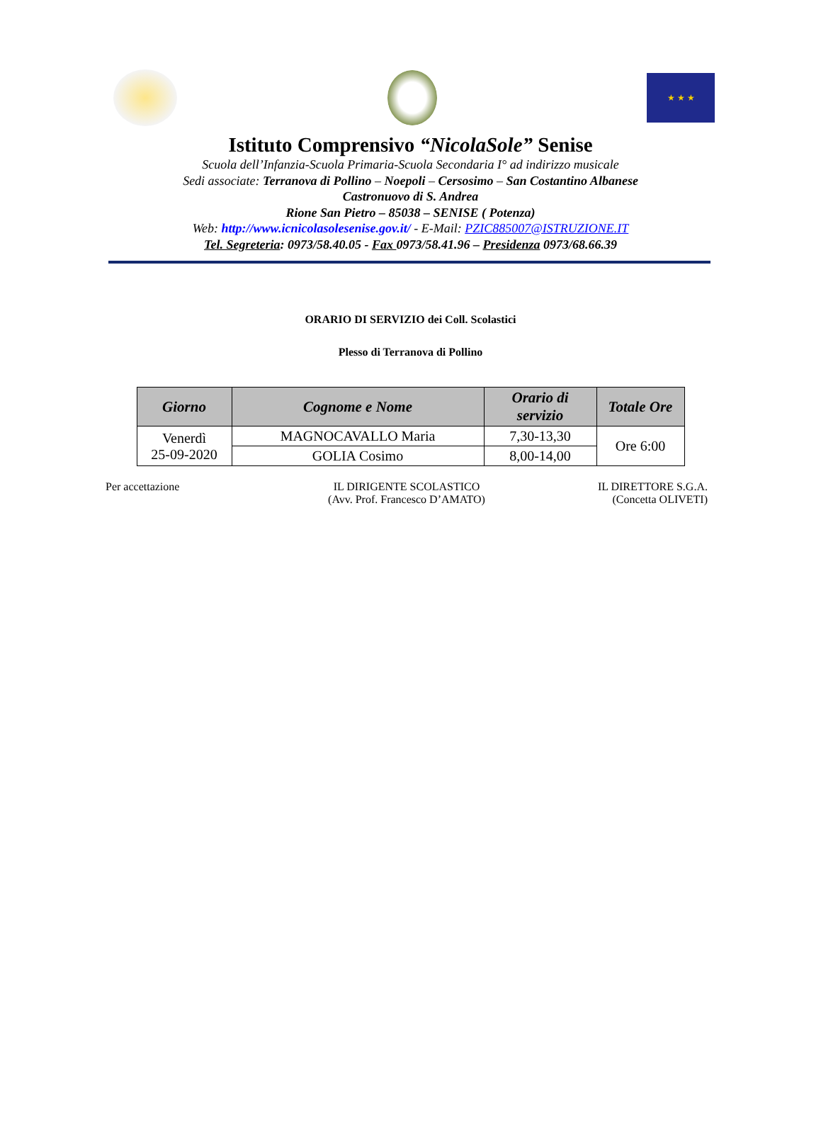★ ★ ★
Istituto Comprensivo “NicolaSole” Senise
Scuola dell’Infanzia-Scuola Primaria-Scuola Secondaria I° ad indirizzo musicale
Sedi associate: Terranova di Pollino – Noepoli – Cersosimo – San Costantino Albanese
Castronuovo di S. Andrea
Rione San Pietro – 85038 – SENISE ( Potenza)
Web: http://www.icnicolasolesenise.gov.it/ - E-Mail: PZIC885007@ISTRUZIONE.IT
Tel. Segreteria: 0973/58.40.05 - Fax 0973/58.41.96 – Presidenza 0973/68.66.39
ORARIO DI SERVIZIO dei Coll. Scolastici
Plesso di Terranova di Pollino
| Giorno | Cognome e Nome | Orario di servizio | Totale Ore |
| --- | --- | --- | --- |
| Venerdì 25-09-2020 | MAGNOCAVALLO Maria | 7,30-13,30 | Ore 6:00 |
| | GOLIA Cosimo | 8,00-14,00 | |
Per accettazione IL DIRIGENTE SCOLASTICO
(Avv. Prof. Francesco D’AMATO)
IL DIRETTORE S.G.A.
(Concetta OLIVETI)